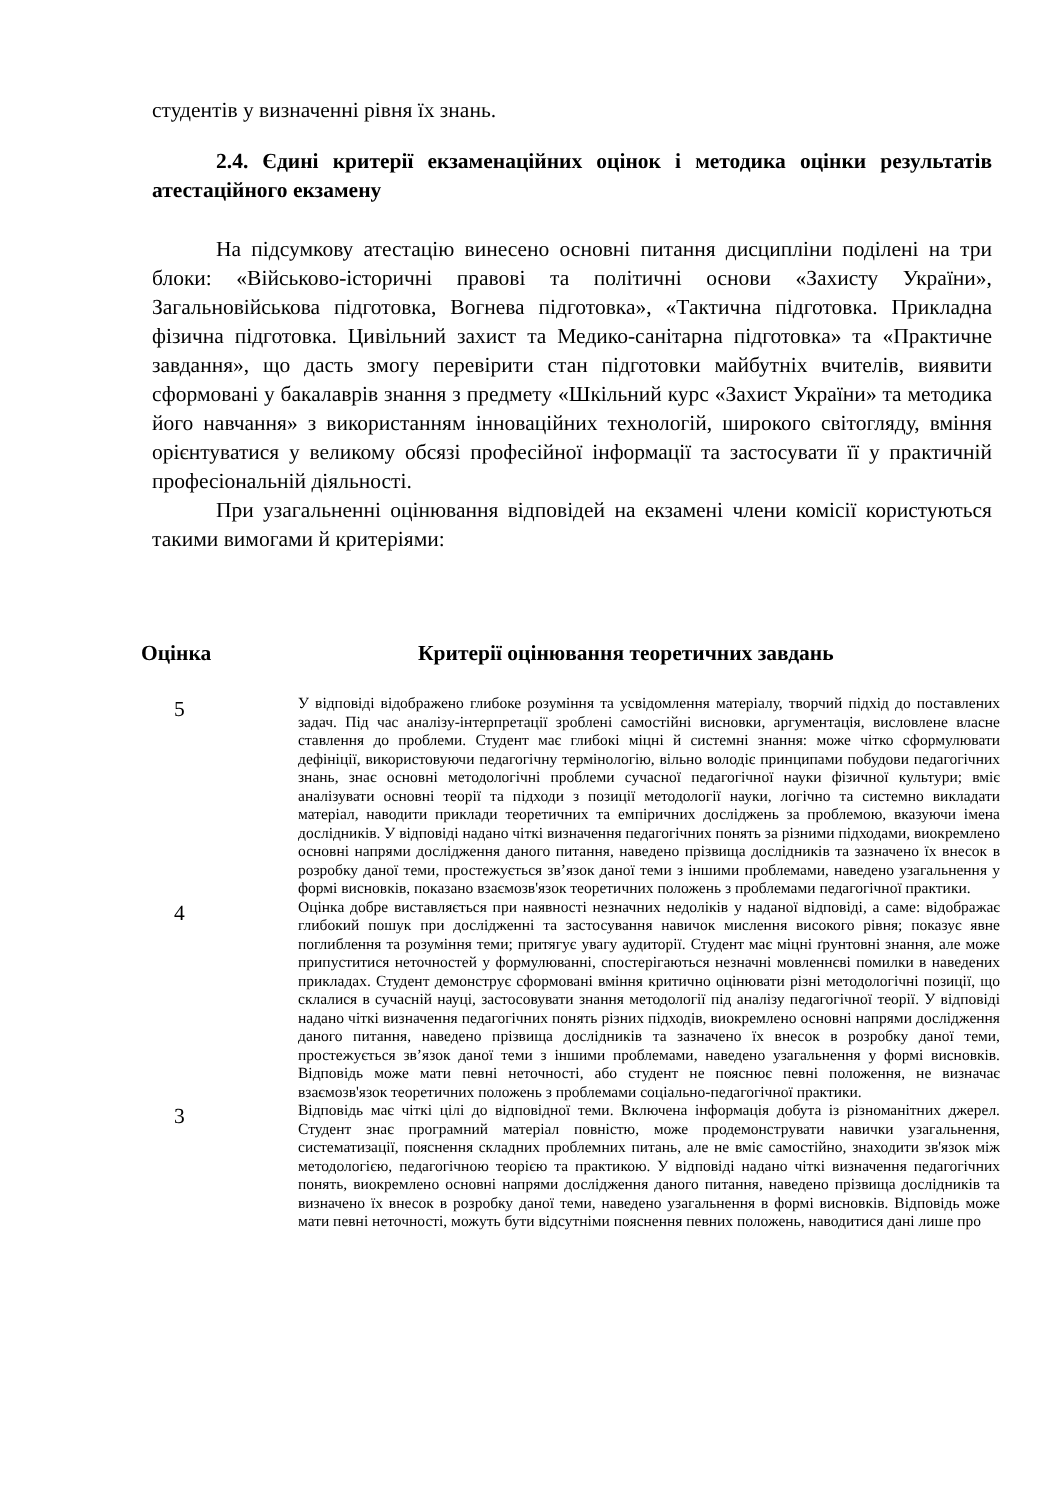студентів у визначенні рівня їх знань.
2.4. Єдині критерії екзаменаційних оцінок і методика оцінки результатів атестаційного екзамену
На підсумкову атестацію винесено основні питання дисципліни поділені на три блоки: «Військово-історичні правові та політичні основи «Захисту України», Загальновійськова підготовка, Вогнева підготовка», «Тактична підготовка. Прикладна фізична підготовка. Цивільний захист та Медико-санітарна підготовка» та «Практичне завдання», що дасть змогу перевірити стан підготовки майбутніх вчителів, виявити сформовані у бакалаврів знання з предмету «Шкільний курс «Захист України» та методика його навчання» з використанням інноваційних технологій, широкого світогляду, вміння орієнтуватися у великому обсязі професійної інформації та застосувати її у практичній професіональній діяльності.
При узагальненні оцінювання відповідей на екзамені члени комісії користуються такими вимогами й критеріями:
| Оцінка | Критерії оцінювання теоретичних завдань |
| --- | --- |
| 5 | У відповіді відображено глибоке розуміння та усвідомлення матеріалу, творчий підхід до поставлених задач. Під час аналізу-інтерпретації зроблені самостійні висновки, аргументація, висловлене власне ставлення до проблеми. Студент має глибокі міцні й системні знання: може чітко сформулювати дефініції, використовуючи педагогічну термінологію, вільно володіє принципами побудови педагогічних знань, знає основні методологічні проблеми сучасної педагогічної науки фізичної культури; вміє аналізувати основні теорії та підходи з позиції методології науки, логічно та системно викладати матеріал, наводити приклади теоретичних та емпіричних досліджень за проблемою, вказуючи імена дослідників. У відповіді надано чіткі визначення педагогічних понять за різними підходами, виокремлено основні напрями дослідження даного питання, наведено прізвища дослідників та зазначено їх внесок в розробку даної теми, простежується зв’язок даної теми з іншими проблемами, наведено узагальнення у формі висновків, показано взаємозв'язок теоретичних положень з проблемами педагогічної практики. |
| 4 | Оцінка добре виставляється при наявності незначних недоліків у наданої відповіді, а саме: відображає глибокий пошук при дослідженні та застосування навичок мислення високого рівня; показує явне поглиблення та розуміння теми; притягує увагу аудиторії. Студент має міцні ґрунтовні знання, але може припуститися неточностей у формулюванні, спостерігаються незначні мовленнєві помилки в наведених прикладах. Студент демонструє сформовані вміння критично оцінювати різні методологічні позиції, що склалися в сучасній науці, застосовувати знання методології під аналізу педагогічної теорії. У відповіді надано чіткі визначення педагогічних понять різних підходів, виокремлено основні напрями дослідження даного питання, наведено прізвища дослідників та зазначено їх внесок в розробку даної теми, простежується зв’язок даної теми з іншими проблемами, наведено узагальнення у формі висновків. Відповідь може мати певні неточності, або студент не пояснює певні положення, не визначає взаємозв'язок теоретичних положень з проблемами соціально-педагогічної практики. |
| 3 | Відповідь має чіткі цілі до відповідної теми. Включена інформація добута із різноманітних джерел. Студент знає програмний матеріал повністю, може продемонструвати навички узагальнення, систематизації, пояснення складних проблемних питань, але не вміє самостійно, знаходити зв'язок між методологією, педагогічною теорією та практикою. У відповіді надано чіткі визначення педагогічних понять, виокремлено основні напрями дослідження даного питання, наведено прізвища дослідників та визначено їх внесок в розробку даної теми, наведено узагальнення в формі висновків. Відповідь може мати певні неточності, можуть бути відсутніми пояснення певних положень, наводитися дані лише про |